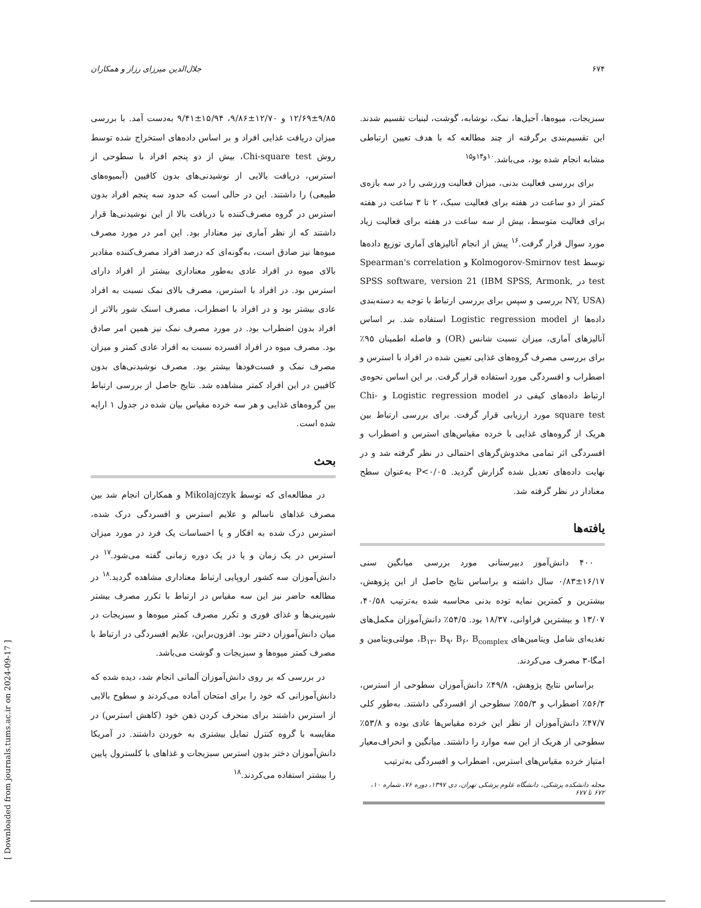۶۷۴ جلال‌الدین میرزای رزاز و همکاران
سبزیجات، میوه‌ها، آجیل‌ها، نمک، نوشابه، گوشت، لبنیات تقسیم شدند. این تقسیم‌بندی برگرفته از چند مطالعه که با هدف تعیین ارتباطی مشابه انجام شده بود، می‌باشد.<sup>۱۰و۱۴و۱۵</sup>
برای بررسی فعالیت بدنی، میزان فعالیت ورزشی را در سه بازه‌ی کمتر از دو ساعت در هفته برای فعالیت سبک، ۲ تا ۳ ساعت در هفته برای فعالیت متوسط، بیش از سه ساعت در هفته برای فعالیت زیاد مورد سوال قرار گرفت.<sup>۱۶</sup> پیش از انجام آنالیزهای آماری توزیع داده‌ها توسط Kolmogorov-Smirnov test و Spearman's correlation test در SPSS software, version 21 (IBM SPSS, Armonk, NY, USA) بررسی و سپس برای بررسی ارتباط با توجه به دسته‌بندی داده‌ها از Logistic regression model استفاده شد. بر اساس آنالیزهای آماری، میزان نسبت شانس (OR) و فاصله اطمینان ۹۵٪ برای بررسی مصرف گروه‌های غذایی تعیین شده در افراد با استرس و اضطراب و افسردگی مورد استفاده قرار گرفت. بر این اساس نحوه‌ی ارتباط داده‌های کیفی در Logistic regression model و Chi-square test مورد ارزیابی قرار گرفت. برای بررسی ارتباط بین هریک از گروه‌های غذایی با خرده مقیاس‌های استرس و اضطراب و افسردگی اثر تمامی مخدوش‌گرهای احتمالی در نظر گرفته شد و در نهایت داده‌های تعدیل شده گزارش گردید. P<۰/۰۵ به‌عنوان سطح معنادار در نظر گرفته شد.
یافته‌ها
۴۰۰ دانش‌آموز دبیرستانی مورد بررسی میانگین سنی ۱۶/۱۷±۰/۸۳ سال داشته و براساس نتایج حاصل از این پژوهش، بیشترین و کمترین نمایه توده بدنی محاسبه شده به‌ترتیب ۴۰/۵۸، ۱۳/۰۷ و بیشترین فراوانی، ۱۸/۳۷ بود. ۵۴/۵٪ دانش‌آموزان مکمل‌های تغذیه‌ای شامل ویتامین‌های B<sub>۱۲</sub>، B<sub>۹</sub>، B<sub>۶</sub>، B<sub>complex</sub>، مولتی‌ویتامین و امگا-۳ مصرف می‌کردند.
براساس نتایج پژوهش، ۴۹/۸٪ دانش‌آموزان سطوحی از استرس، ۵۶/۳٪ اضطراب و ۵۵/۳٪ سطوحی از افسردگی داشتند. به‌طور کلی ۴۷/۷٪ دانش‌آموزان از نظر این خرده مقیاس‌ها عادی بوده و ۵۳/۸٪ سطوحی از هریک از این سه موارد را داشتند. میانگین و انحراف‌معیار امتیاز خرده مقیاس‌های استرس، اضطراب و افسردگی به‌ترتیب
۱۲/۶۹±۹/۸۵ و ۱۲/۷۰±۹/۸۶، ۱۵/۹۴±۹/۴۱ به‌دست آمد. با بررسی میزان دریافت غذایی افراد و بر اساس داده‌های استخراج شده توسط روش Chi-square test، بیش از دو پنجم افراد با سطوحی از استرس، دریافت بالایی از نوشیدنی‌های بدون کافیین (آبمیوه‌های طبیعی) را داشتند. این در حالی است که حدود سه پنجم افراد بدون استرس در گروه مصرف‌کننده با دریافت بالا از این نوشیدنی‌ها قرار داشتند که از نظر آماری نیز معنادار بود. این امر در مورد مصرف میوه‌ها نیز صادق است، به‌گونه‌ای که درصد افراد مصرف‌کننده مقادیر بالای میوه در افراد عادی به‌طور معناداری بیشتر از افراد دارای استرس بود. در افراد با استرس، مصرف بالای نمک نسبت به افراد عادی بیشتر بود و در افراد با اضطراب، مصرف اسنک شور بالاتر از افراد بدون اضطراب بود. در مورد مصرف نمک نیز همین امر صادق بود. مصرف میوه در افراد افسرده نسبت به افراد عادی کمتر و میزان مصرف نمک و فست‌فودها بیشتر بود. مصرف نوشیدنی‌های بدون کافیین در این افراد کمتر مشاهده شد. نتایج حاصل از بررسی ارتباط بین گروه‌های غذایی و هر سه خرده مقیاس بیان شده در جدول ۱ ارایه شده است.
بحث
در مطالعه‌ای که توسط Mikolajczyk و همکاران انجام شد بین مصرف غذاهای ناسالم و علایم استرس و افسردگی درک شده، استرس درک شده به افکار و یا احساسات یک فرد در مورد میزان استرس در یک زمان و یا در یک دوره زمانی گفته می‌شود.<sup>۱۷</sup> در دانش‌آموزان سه کشور اروپایی ارتباط معناداری مشاهده گردید.<sup>۱۸</sup> در مطالعه حاضر نیز این سه مقیاس در ارتباط با تکرر مصرف بیشتر شیرینی‌ها و غذای فوری و تکرر مصرف کمتر میوه‌ها و سبزیجات در میان دانش‌آموزان دختر بود. افزون‌براین، علایم افسردگی در ارتباط با مصرف کمتر میوه‌ها و سبزیجات و گوشت می‌باشد.
در بررسی که بر روی دانش‌آموزان آلمانی انجام شد، دیده شده که دانش‌آموزانی که خود را برای امتحان آماده می‌کردند و سطوح بالایی از استرس داشتند برای منحرف کردن ذهن خود (کاهش استرس) در مقایسه با گروه کنترل تمایل بیشتری به خوردن داشتند. در آمریکا دانش‌آموزان دختر بدون استرس سبزیجات و غذاهای با کلسترول پایین را بیشتر استفاده می‌کردند.<sup>۱۸</sup>
مجله دانشکده پزشکی، دانشگاه علوم پزشکی تهران، دی ۱۳۹۷، دوره ۷۶، شماره ۱۰، ۶۷۲ تا ۶۷۷
[ Downloaded from journals.tums.ac.ir on 2024-09-17 ]